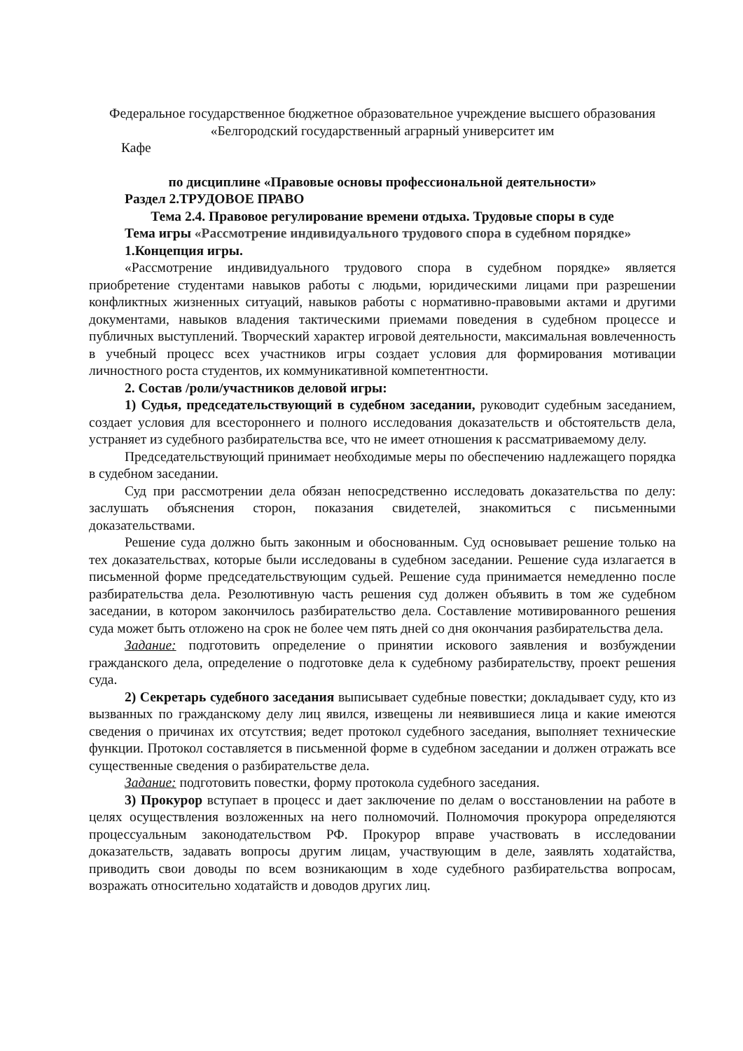Федеральное государственное бюджетное образовательное учреждение высшего образования
«Белгородский государственный аграрный университет им
Кафе
по дисциплине «Правовые основы профессиональной деятельности»
Раздел 2.ТРУДОВОЕ ПРАВО
Тема 2.4. Правовое регулирование времени отдыха. Трудовые споры в суде
Тема игры «Рассмотрение индивидуального трудового спора в судебном порядке»
1.Концепция игры.
«Рассмотрение индивидуального трудового спора в судебном порядке» является приобретение студентами навыков работы с людьми, юридическими лицами при разрешении конфликтных жизненных ситуаций, навыков работы с нормативно-правовыми актами и другими документами, навыков владения тактическими приемами поведения в судебном процессе и публичных выступлений. Творческий характер игровой деятельности, максимальная вовлеченность в учебный процесс всех участников игры создает условия для формирования мотивации личностного роста студентов, их коммуникативной компетентности.
2. Состав /роли/участников деловой игры:
1) Судья, председательствующий в судебном заседании, руководит судебным заседанием, создает условия для всестороннего и полного исследования доказательств и обстоятельств дела, устраняет из судебного разбирательства все, что не имеет отношения к рассматриваемому делу.
Председательствующий принимает необходимые меры по обеспечению надлежащего порядка в судебном заседании.
Суд при рассмотрении дела обязан непосредственно исследовать доказательства по делу: заслушать объяснения сторон, показания свидетелей, знакомиться с письменными доказательствами.
Решение суда должно быть законным и обоснованным. Суд основывает решение только на тех доказательствах, которые были исследованы в судебном заседании. Решение суда излагается в письменной форме председательствующим судьей. Решение суда принимается немедленно после разбирательства дела. Резолютивную часть решения суд должен объявить в том же судебном заседании, в котором закончилось разбирательство дела. Составление мотивированного решения суда может быть отложено на срок не более чем пять дней со дня окончания разбирательства дела.
Задание: подготовить определение о принятии искового заявления и возбуждении гражданского дела, определение о подготовке дела к судебному разбирательству, проект решения суда.
2) Секретарь судебного заседания выписывает судебные повестки; докладывает суду, кто из вызванных по гражданскому делу лиц явился, извещены ли неявившиеся лица и какие имеются сведения о причинах их отсутствия; ведет протокол судебного заседания, выполняет технические функции. Протокол составляется в письменной форме в судебном заседании и должен отражать все существенные сведения о разбирательстве дела.
Задание: подготовить повестки, форму протокола судебного заседания.
3) Прокурор вступает в процесс и дает заключение по делам о восстановлении на работе в целях осуществления возложенных на него полномочий. Полномочия прокурора определяются процессуальным законодательством РФ. Прокурор вправе участвовать в исследовании доказательств, задавать вопросы другим лицам, участвующим в деле, заявлять ходатайства, приводить свои доводы по всем возникающим в ходе судебного разбирательства вопросам, возражать относительно ходатайств и доводов других лиц.